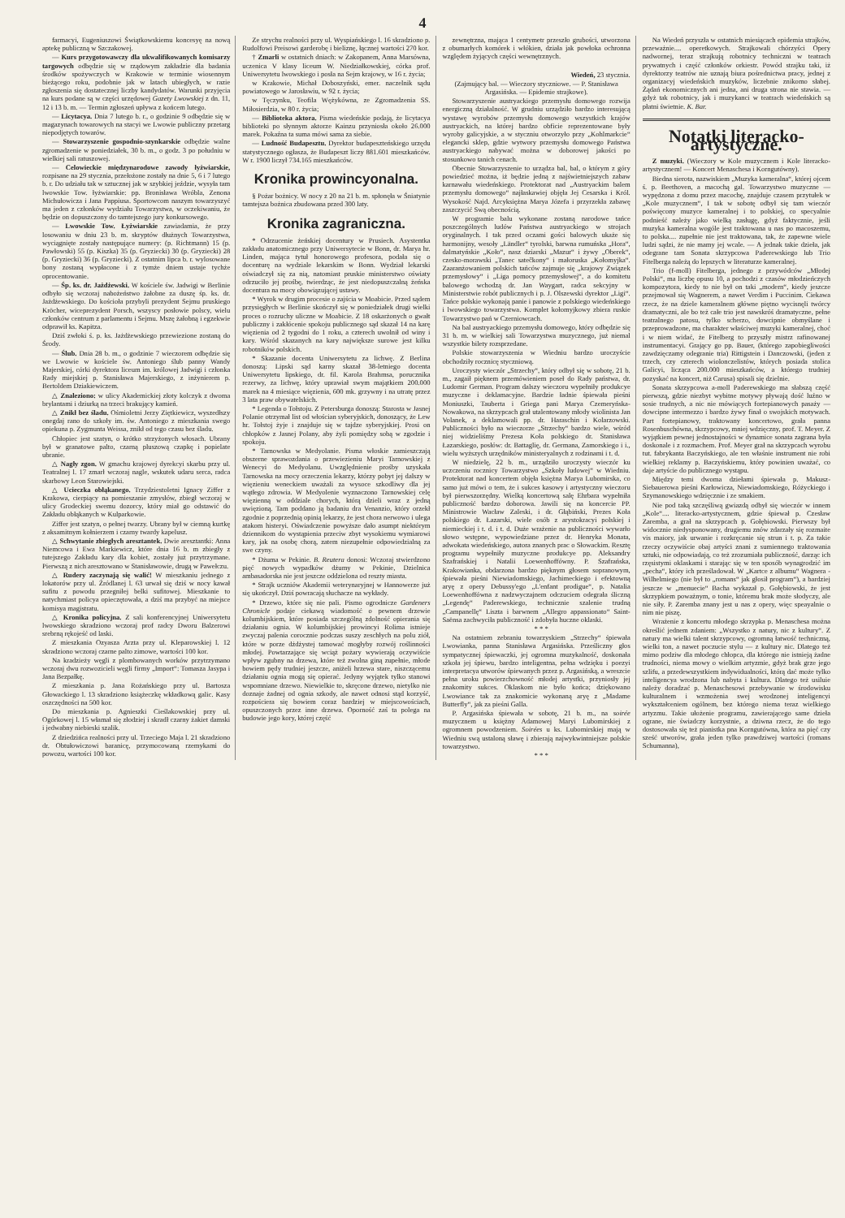4
farmacyi, Eugeniuszowi Świątkowskiemu koncesyę na nową aptekę publiczną w Szczakowej.
— Kurs przygotowawczy dla ukwalifikowanych komisarzy targowych odbędzie się w rządowym zakładzie dla badania środków spożywczych w Krakowie w terminie wiosennym bieżącego roku, podobnie jak w latach ubiegłych, w razie zgłoszenia się dostatecznej liczby kandydatów. Warunki przyjęcia na kurs podane są w części urzędowej Gazety Lwowskiej z dn. 11, 12 i 13 b. m. — Termin zgłoszeń upływa z końcem lutego.
— Licytacya. Dnia 7 lutego b. r., o godzinie 9 odbędzie się w magazynach towarowych na stacyi we Lwowie publiczny przetarg niepodjętych towarów.
— Stowarzyszenie gospodnio-szynkarskie odbędzie walne zgromadzenie w poniedziałek, 30 b. m., o godz. 3 po południu w wielkiej sali ratuszowej.
— Celowieckie międzynarodowe zawody łyżwiarskie, rozpisane na 29 stycznia, przełożone zostały na dnie 5, 6 i 7 lutego b. r. Do udziału tak w sztucznej jak w szybkiej jeździe, wysyła tam lwowskie Tow. łyżwiarskie: pp. Bronisława Wróbla, Zenona Michułowicza i Jana Pappiusa. Sportowcom naszym towarzyszyć ma jeden z członków wydziału Towarzystwa, w oczekiwaniu, że będzie on dopuszczony do tamtejszego jury konkursowego.
— Lwowskie Tow. Łyżwiarskie zawiadamia, że przy losowaniu w dniu 23 b. m. skryptów dłużnych Towarzystwa, wyciągnięte zostały następujące numery: (p. Richtmann) 15 (p. Pawłowski) 55 (p. Kiszka) 35 (p. Gryziecki) 30 (p. Gryziecki) 28 (p. Gryziecki) 36 (p. Gryziecki). Z ostatnim lipca b. r. wylosowane bony zostaną wypłacone i z tymże dniem ustaje tychże oprocentowanie.
— Śp. ks. dr. Jażdżewski. W kościele św. Jadwigi w Berlinie odbyło się wczoraj nabożeństwo żałobne za duszę śp. ks. dr. Jażdżewskiego. Do kościoła przybyli prezydent Sejmu pruskiego Kröcher, wiceprezydent Porsch, wszyscy posłowie polscy, wielu członków centrum z parlamentu i Sejmu. Mszę żałobną i egzekwie odprawił ks. Kapitza.
Dziś zwłoki ś. p. ks. Jażdżewskiego przewiezione zostaną do Środy.
— Ślub. Dnia 28 b. m., o godzinie 7 wieczorem odbędzie się we Lwowie w kościele św. Antoniego ślub panny Wandy Majerskiej, córki dyrektora liceum im. królowej Jadwigi i członka Rady miejskiej p. Stanisława Majerskiego, z inżynierem p. Bertoldem Dziakiewiczem.
△ Znaleziono: w ulicy Akademickiej złoty kolczyk z dwoma brylantami i dziurką na trzeci brakujący kamień.
△ Znikł bez śladu. Ośmioletni Jerzy Ziętkiewicz, wyszedłszy onegdaj rano do szkoły im. św. Antoniego z mieszkania swego opiekuna p. Zygmunta Weissa, znikł od tego czasu bez śladu.
Chłopiec jest szatyn, o krótko strzyżonych włosach. Ubrany był w granatowe palto, czarną pluszową czapkę i popielate ubranie.
△ Nagły zgon. W gmachu krajowej dyrekcyi skarbu przy ul. Teatralnej l. 17 zmarł wczoraj nagle, wskutek udaru serca, radca skarbowy Leon Starowiejski.
△ Ucieczka obłąkanego. Trzydziestoletni Ignacy Ziffer z Krakowa, cierpiący na pomieszanie zmysłów, zbiegł wczoraj w ulicy Grodeckiej swemu dozorcy, który miał go odstawić do Zakładu obłąkanych w Kulparkowie.
Ziffer jest szatyn, o pełnej twarzy. Ubrany był w ciemną kurtkę z aksamitnym kołnierzem i czarny twardy kapelusz.
△ Schwytanie zbiegłych aresztantek. Dwie aresztantki: Anna Niemcowa i Ewa Markiewicz, które dnia 16 b. m zbiegły z tutejszego Zakładu kary dla kobiet, zostały już przytrzymane. Pierwszą z nich aresztowano w Stanisławowie, drugą w Pawełczu.
△ Rudery zaczynają się walić! W mieszkaniu jednego z lokatorów przy ul. Źródlanej l. 63 urwał się dziś w nocy kawał sufitu z powodu przegniłej belki sufitowej. Mieszkanie to natychmiast policya opieczętowała, a dziś ma przybyć na miejsce komisya magistratu.
△ Kronika policyjna. Z sali konferencyjnej Uniwersytetu lwowskiego skradziono wczoraj prof radcy Dworu Balzerowi srebrną rękojeść od laski.
Z mieszkania Ozyasza Arzta przy ul. Kleparowskiej l. 12 skradziono wczoraj czarne palto zimowe, wartości 100 kor.
Na kradzieży węgli z plombowanych worków przytrzymano wczoraj dwu rozwozicieli węgli firmy „Import“: Tomasza Jasypa i Jana Bezpałkę.
Z mieszkania p. Jana Rożańskiego przy ul. Bartosza Głowackiego l. 13 skradziono książeczkę wkładkową galic. Kasy oszczędności na 500 kor.
Do mieszkania p. Agnieszki Cieślakowskiej przy ul. Ogórkowej l. 15 włamał się złodziej i skradł czarny żakiet damski i jedwabny niebieski szalik.
Z dziedzińca realności przy ul. Trzeciego Maja l. 21 skradziono dr. Obtułowiczowi baranicę, przymocowaną rzemykami do powozu, wartości 100 kor.
Ze strychu realności przy ul. Wyspiańskiego l. 16 skradziono p. Rudolfowi Preisowi garderobę i bieliznę, łącznej wartości 270 kor.
† Zmarli w ostatnich dniach: w Zakopanem, Anna Marsówna, uczenica V klasy liceum W. Niedziałkowskiej, córka prof. Uniwersytetu lwowskiego i posła na Sejm krajowy, w 16 r. życia;
w Krakowie, Michał Doboszyński, emer. naczelnik sądu powiatowego w Jarosławiu, w 92 r. życia;
w Tęczynku, Teofila Wężykówna, ze Zgromadzenia SS. Miłosierdzia, w 80 r. życia;
— Biblioteka aktora. Pisma wiedeńskie podają, że licytacya biblioteki po słynnym aktorze Kainzu przyniosła około 26.000 marek. Pokaźna ta suma mówi sama za siebie.
— Ludność Budapesztu. Dyrektor budapeszteńskiego urzędu statystycznego ogłasza, że Budapeszt liczy 881.601 mieszkańców. W r. 1900 liczył 734.165 mieszkańców.
Kronika prowincyonalna.
§ Pożar bożnicy. W nocy z 20 na 21 b. m. spłonęła w Śniatynie tamtejsza bożnica zbudowana przed 300 laty.
Kronika zagraniczna.
* Odrzucenie żeńskiej docentury w Prusiech. Asystentka zakładu anatomicznego przy Uniwersytecie w Bonn, dr. Marya hr. Linden, mająca tytuł honorowego profesora, podała się o docenturę na wydziale lekarskim w Bonn. Wydział lekarski oświadczył się za nią, natomiast pruskie ministerstwo oświaty odrzuciło jej prośbę, twierdząc, że jest niedopuszczalną żeńska docentura na mocy obowiązującej ustawy.
* Wyrok w drugim procesie o zajścia w Moabicie. Przed sądem przysięgłych w Berlinie skończył się w poniedziałek drugi wielki proces o rozruchy uliczne w Moabicie. Z 18 oskarżonych o gwałt publiczny i zakłócenie spokoju publicznego sąd skazał 14 na karę więzienia od 2 tygodni do 1 roku, a czterech uwolnił od winy i kary. Wśród skazanych na kary największe surowe jest kilku robotników polskich.
* Skazanie docenta Uniwersytetu za lichwę. Z Berlina donoszą: Lipski sąd karny skazał 38-letniego docenta Uniwersytetu lipskiego, dr. fil. Karola Brahmsa, porucznika rezerwy, za lichwę, który uprawiał swym majątkiem 200.000 marek na 4 miesiące więzienia, 600 mk. grzywny i na utratę przez 3 lata praw obywatelskich.
* Legenda o Tołstoju. Z Petersburga donoszą: Starosta w Jasnej Polanie otrzymał list od włościan syberyjskich, donoszący, że Lew hr. Tołstoj żyje i znajduje się w tajdze syberyjskiej. Prosi on chłopków z Jasnej Polany, aby żyli pomiędzy sobą w zgodzie i spokoju.
* Tarnowska w Medyolanie. Pisma włoskie zamieszczają obszerne sprawozdania o przewiezieniu Maryi Tarnowskiej z Wenecyi do Medyolanu. Uwzględnienie prośby uzyskała Tarnowska na mocy orzeczenia lekarzy, którzy pobyt jej dalszy w więzieniu weneckiem uważali za wysoce szkodliwy dla jej wątłego zdrowia. W Medyolenie wyznaczono Tarnowskiej celę więzienną w oddziale chorych, którą dzieli wraz z jedną uwięzioną. Tam poddano ją badaniu dra Venanzio, który orzekł zgodnie z poprzednią opinią lekarzy, że jest chora nerwowo i ulega atakom histeryi. Oświadczenie powyższe dało asumpt niektórym dziennikom do wystąpienia przeciw zbyt wysokiemu wymiarowi kary, jak na osobę chorą, zatem niezupełnie odpowiedzialną za swe czyny.
* Dżuma w Pekinie. B. Reutera donosi: Wczoraj stwierdzono pięć nowych wypadków dżumy w Pekinie, Dzielnica ambasadorska nie jest jeszcze oddzielona od reszty miasta.
* Strajk uczniów Akademii weterynaryjnej w Hannowerze już się ukończył. Dziś powracają słuchacze na wykłady.
* Drzewo, które się nie pali. Pismo ogrodnicze Gardeners Chronicle podaje ciekawą wiadomość o pewnem drzewie kolumbijskiem, które posiada szczególną zdolność opierania się działaniu ognia. W kolumbijskiej prowincyi Rolima istnieje zwyczaj palenia corocznie podczas suszy zeschłych na polu ziół, które w porze dżdżystej tamować mogłyby rozwój roślinności młodej. Powtarzające się wciąż pożary wywierają oczywiście wpływ zgubny na drzewa, które też zwolna giną zupełnie, młode bowiem pędy trudniej jeszcze, aniżeli hrzewa stare, niszczącemu działaniu ognia mogą się opierać. Jedyny wyjątek tylko stanowi wspomniane drzewo. Niewielkie to, skręcone drzewo, nietylko nie doznaje żadnej od ognia szkody, ale nawet odnosi stąd korzyść, rozpościera się bowiem coraz bardziej w miejscowościach, opuszczonych przez inne drzewa. Oporność zaś ta polega na budowie jego kory, której część
zewnętrzna, mająca 1 centymetr przeszło grubości, utworzona z obumarłych komórek i włókien, działa jak powłoka ochronna względem żyjących części wewnętrznych.
Wiedeń, 23 stycznia.
(Zajmujący bal. — Wieczory styczniowe. — P. Stanisława Argasińska. — Epidemie strajkowe).
Stowarzyszenie austryackiego przemysłu domowego rozwija energiczną działalność. W grudniu urządziło bardzo interesującą wystawę wyrobów przemysłu domowego wszystkich krajów austryackich, na której bardzo obficie reprezentowane były wyroby galicyjskie, a w styczniu otworzyło przy „Kohlmarkcie“ elegancki sklep, gdzie wytwory przemysłu domowego Państwa austryackiego nabywać można w doborowej jakości po stosunkowo tanich cenach.
Obecnie Stowarzyszenie to urządza bal, bal, o którym z góry powiedzieć można, iż będzie jedną z najświetniejszych zabaw karnawału wiedeńskiego. Protektorat nad „Austryackim balem przemysłu domowego“ najłaskawiej objęła Jej Cesarska i Król. Wysokość Najd. Arcyksiężna Marya Józefa i przyrzekła zabawę zaszczycić Swą obecnością.
W programie balu wykonane zostaną narodowe tańce poszczególnych ludów Państwa austryackiego w strojach oryginalnych. I tak przed oczami gości balowych ukaże się harmonijny, wesoły „Ländler“ tyrolski, barwna rumuńska „Hora“, dalmatyńskie „Koło“, nasz dziarski „Mazur“ i żywy „Oberek“, czesko-morawski „Tanec satečkony“ i małoruska „Kołomyjka“. Zaaranżowaniem polskich tańców zajmuje się „krajowy Związek przemysłowy“ i „Liga pomocy przemysłowej“, a do komitetu balowego wchodzą dr. Jan Waygart, radca sekcyjny w Ministerstwie robót publicznych i p. J. Olszewski dyrektor „Ligi“. Tańce polskie wykonają panie i panowie z polskiego wiedeńskiego i lwowskiego towarzystwa. Komplet kołomyjkowy zbiera ruskie Towarzystwo pań w Czerniowcach.
Na bal austryackiego przemysłu domowego, który odbędzie się 31 b. m. w wielkiej sali Towarzystwa muzycznego, już niemal wszystkie bilety rozsprzedane.
Polskie stowarzyszenia w Wiedniu bardzo uroczyście obchodziły rocznicę styczniową.
Uroczysty wieczór „Strzechy“, który odbył się w sobotę, 21 b. m., zagaił pięknem przemówieniem poseł do Rady państwa, dr. Ludomir German. Program dalszy wieczoru wypełniły produkcye muzyczne i deklamacyjne. Bardzie ładnie śpiewała pieśni Moniuszki, Tauberta i Griega pani Marya Czemeryńska-Nowakowa, na skrzypcach grał utalentowany młody wiolinista Jan Volanek, a deklamowali pp. dr. Haraschin i Kolarzowski. Publiczności było na wieczorze „Strzechy“ bardzo wiele, wśród niej widzieliśmy Prezesa Koła polskiego dr. Stanisława Łazarskiego, posłów: dr. Battaglię, dr. Germana, Zamorskiego i i., wielu wyższych urzędników ministeryalnych z rodzinami i t. d.
W niedzielę, 22 b. m., urządziło uroczysty wieczór ku uczczeniu rocznicy Towarzystwo „Szkoły ludowej“ w Wiedniu. Protektorat nad koncertem objęła księżna Marya Lubomirska, co samo już mówi o tem, że i sukces kasowy i artystyczny wieczoru był pierwszorzędny. Wielką koncertową salę Ehrbara wypełniła publiczność bardzo doborowa. Jawili się na koncercie PP. Ministrowie Wacław Zaleski, i dr. Głąbiński, Prezes Koła polskiego dr. Łazarski, wiele osób z arystokracyi polskiej i niemieckiej i t. d. i t. d. Duże wrażenie na publiczności wywarło słowo wstępne, wypowiedziane przez dr. Henryka Monata, adwokata wiedeńskiego, autora znanych prac o Słowackim. Resztę programu wypełniły muzyczne produkcye pp. Aleksandry Szafrańskiej i Natalii Loewenhoffówny. P. Szafrańska, Krakowianka, obdarzona bardzo pięknym głosem sopranowym, śpiewała pieśni Niewiadomskiego, Jachimeckiego i efektowną aryę z opery Debussy'ego „L'enfant prodigue“, p. Natalia Loewenhoffówna z nadzwyczajnem odczuciem odegrała śliczną „Legendę“ Paderewskiego, technicznie szalenie trudną „Campanellę“ Liszta i barwnem „Allegro appassionato“ Saint-Saënsa zachwyciła publiczność i zdobyła huczne oklaski.
* * *
Na ostatniem zebraniu towarzyskiem „Strzechy“ śpiewała Lwowianka, panna Stanisława Argasińska. Prześliczny głos sympatycznej śpiewaczki, jej ogromna muzykalność, doskonała szkoła jej śpiewu, bardzo inteligentna, pełna wdzięku i poezyi interpretacya utworów śpiewanych przez p. Argasińską, a wreszcie pełna uroku powierzchowność młodej artystki, przyniosły jej znakomity sukces. Oklaskom nie było końca; dziękowano Lwowiance tak za znakomicie wykonaną aryę z „Madame Butterfly“, jak za pieśni Galla.
P. Argasińska śpiewała w sobotę, 21 b. m., na soirée muzycznem u księżny Adamowej Maryi Lubomirskiej z ogromnem powodzeniem. Soirées u ks. Lubomirskiej mają w Wiedniu swą ustaloną sławę i zbierają najwykwintniejsze polskie towarzystwo.
* * *
Na Wiedeń przyszła w ostatnich miesiącach epidemia strajków, przeważnie.... operetkowych. Strajkowali chórzyści Opery nadwornej, teraz strajkują robotnicy techniczni w teatrach prywatnych i część członków orkiestr. Powód strajku taki, iż dyrektorzy teatrów nie uznają biura pośrednictwa pracy, jednej z organizacyj wiedeńskich muzyków, liczebnie znikomo słabej. Żądań ekonomicznych ani jedna, ani druga strona nie stawia. — gdyż tak robotnicy, jak i muzykanci w teatrach wiedeńskich są płatni świetnie. K. Bar.
Notatki literacko-artystyczne.
Z muzyki. (Wieczory w Kole muzycznem i Kole literacko-artystycznem! — Koncert Menaschesa i Korngutówny).
Biedna sierota, nazwiskiem „Muzyka kameralna“, której ojcem ś. p. Beethoven, a macochą gal. Towarzystwo muzyczne — wypędzona z domu przez macochę, znajduje czasem przytułek w „Kole muzycznem“, I tak w sobotę odbył się tam wieczór poświęcony muzyce kameralnej i to polskiej, co specyalnie podnieść należy jako wielką zasługę, gdyż faktycznie, jeśli muzyka kameralna wogóle jest traktowana u nas po macoszemu, to polska.... zupełnie nie jest traktowana, tak, że zapewne wiele ludzi sądzi, że nie mamy jej wcale. — A jednak takie dzieła, jak odegrane tam Sonata skrzypcowa Paderewskiego lub Trio Fitelberga należą do lepszych w literaturze kameralnej.
Trio (f-moll) Fitelberga, jednego z przywódców „Młodej Polski“, ma liczbę opusu 10, a pochodzi z czasów młodzieńczych kompozytora, kiedy to nie był on taki „modern“, kiedy jeszcze przejmował się Wagnerem, a nawet Verdim i Puccinim. Ciekawa rzecz, że na dziele kameralnem główne piętno wycisnęli twórcy dramatyczni, ale bo też całe trio jest nawskróś dramatyczne, pełne teatralnego patosu, tylko scherzo, dowcipnie obmyślane i przeprowadzone, ma charakter właściwej muzyki kameralnej, choć i w niem widać, że Fitelberg to przyszły mistrz rafinowanej instrumentacyi. Grający go pp. Bauer, (którego zapobiegliwości zawdzięczamy odegranie tria) Rittigstein i Danczowski, (jeden z trzech, czy czterech wiolonczelistów, których posiada stolica Galicyi, licząca 200.000 mieszkańców, a którego trudniej pozyskać na koncert, niż Carusa) spisali się dzielnie.
Sonata skrzypcowa a-moll Paderewskiego ma słabszą część pierwszą, gdzie niezbyt wybitne motywy pływają dość luźno w sosie trudnych, a nic nie mówiących fortepianowych pasaży — dowcipne intermezzo i bardzo żywy finał o swojskich motywach. Part fortepianowy, traktowany koncertowo, grała panna Rosenbuschówna, skrzypcowy, mniej wdzięczny, prof. T. Meyer. Z wyjątkiem pewnej jednostajności w dynamice sonata zagrana była doskonale i z rozmachem. Prof. Meyer grał na skrzypcach wyrobu tut. fabrykanta Baczyńskiego, ale ten właśnie instrument nie robi wielkiej reklamy p. Baczyńskiemu, który powinien uważać, co daje artyście do publicznego wystąpu.
Między temi dwoma dziełami śpiewała p. Makusz-Siebauerowa pieśni Karłowicza, Niewiadomskiego, Różyckiego i Szymanowskiego wdzięcznie i ze smakiem.
Nie pod taką szczęśliwą gwiazdą odbył się wieczór w innem „Kole“.... literacko-artystycznem, gdzie śpiewał p. Czesław Zaremba, a grał na skrzypcach p. Gołębiowski. Pierwszy był widocznie niedysponowany, drugiemu znów zdarzały się rozmaite vis maiory, jak urwanie i rozkręcanie się strun i t. p. Za takie rzeczy oczywiście obaj artyści znani z sumiennego traktowania sztuki, nie odpowiadają, co też zrozumiała publiczność, darząc ich rzęsistymi oklaskami i starając się w ten sposób wynagrodzić im „pecha“, który ich prześladował. W „Kartce z albumu“ Wagnera - Wilhelmiego (nie był to „romans“ jak głosił program“), a bardziej jeszcze w „menuecie“ Bacha wykazał p. Gołębiowski, że jest skrzypkiem poważnym, o tonie, któremu brak może słodyczy, ale nie siły. P. Zaremba znany jest u nas z opery, więc speayalnie o nim nie piszę.
Wrażenie z koncertu młodego skrzypka p. Menaschesa można określić jednem zdaniem: „Wszystko z natury, nic z kultury“. Z natury ma wielki talent skrzypcowy, ogromną łatwość techniczną, wielki ton, a nawet poczucie stylu — z kultury nic. Dlatego też mimo podziw dla młodego chłopca, dla którego nie istnieją żadne trudności, niema mowy o wielkim artyzmie, gdyż brak grze jego szlifu, a przedewszystkiem indywidualności, którą dać może tylko inteligencya wrodzona lub nabyta i kultura. Dlatego też usiluie należy doradzać p. Menaschesowi przebywanie w środowisku kulturalnem i wzmożenia swej wrodzonej inteligencyi wykształceniem ogólnem, bez którego niema teraz wielkiego artyzmu. Takie ułożenie programu, zawierającego same dzieła ograne, nie świadczy korzystnie, a dziwna rzecz, że do tego dostosowała się też pianistka pna Korngutówna, która na pięć czy sześć utworów, grała jeden tylko prawdziwej wartości (romans Schumanna),